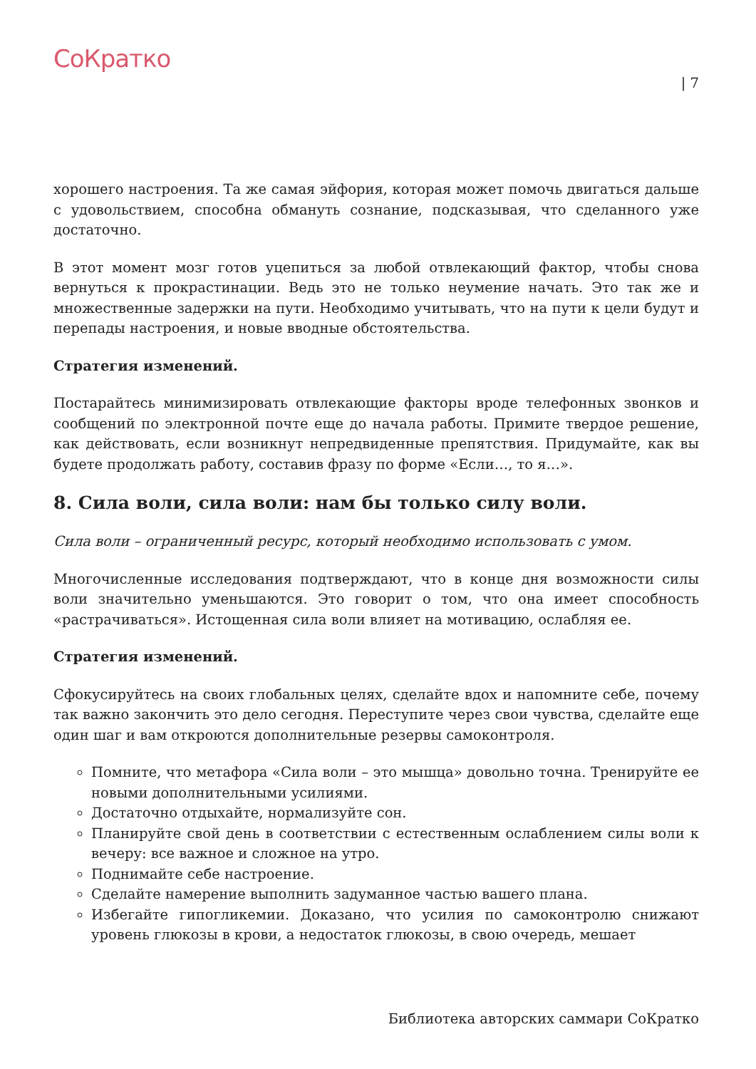СоКратко
| 7
хорошего настроения. Та же самая эйфория, которая может помочь двигаться дальше с удовольствием, способна обмануть сознание, подсказывая, что сделанного уже достаточно.
В этот момент мозг готов уцепиться за любой отвлекающий фактор, чтобы снова вернуться к прокрастинации. Ведь это не только неумение начать. Это так же и множественные задержки на пути. Необходимо учитывать, что на пути к цели будут и перепады настроения, и новые вводные обстоятельства.
Стратегия изменений.
Постарайтесь минимизировать отвлекающие факторы вроде телефонных звонков и сообщений по электронной почте еще до начала работы. Примите твердое решение, как действовать, если возникнут непредвиденные препятствия. Придумайте, как вы будете продолжать работу, составив фразу по форме «Если…, то я…».
8. Сила воли, сила воли: нам бы только силу воли.
Сила воли – ограниченный ресурс, который необходимо использовать с умом.
Многочисленные исследования подтверждают, что в конце дня возможности силы воли значительно уменьшаются. Это говорит о том, что она имеет способность «растрачиваться». Истощенная сила воли влияет на мотивацию, ослабляя ее.
Стратегия изменений.
Сфокусируйтесь на своих глобальных целях, сделайте вдох и напомните себе, почему так важно закончить это дело сегодня. Переступите через свои чувства, сделайте еще один шаг и вам откроются дополнительные резервы самоконтроля.
Помните, что метафора «Сила воли – это мышца» довольно точна. Тренируйте ее новыми дополнительными усилиями.
Достаточно отдыхайте, нормализуйте сон.
Планируйте свой день в соответствии с естественным ослаблением силы воли к вечеру: все важное и сложное на утро.
Поднимайте себе настроение.
Сделайте намерение выполнить задуманное частью вашего плана.
Избегайте гипогликемии. Доказано, что усилия по самоконтролю снижают уровень глюкозы в крови, а недостаток глюкозы, в свою очередь, мешает
Библиотека авторских саммари СоКратко